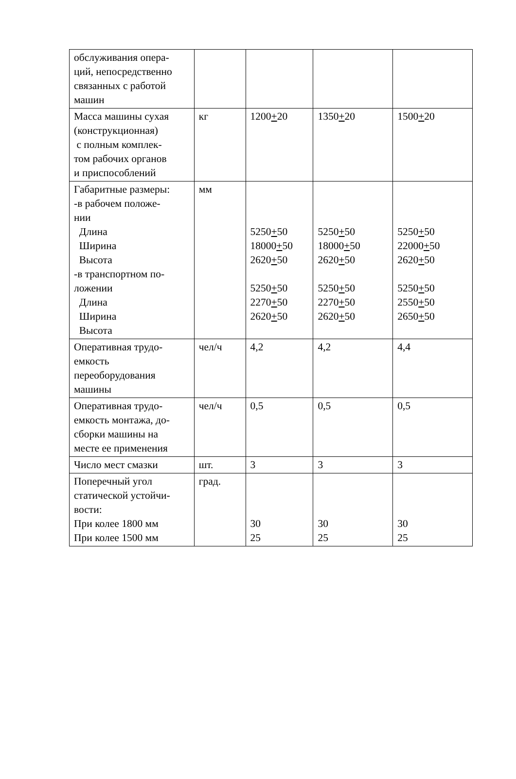| обслуживания опера- ций, непосредственно связанных с работой машин | | | | |
| Масса машины сухая (конструкционная) с полным комплек- том рабочих органов и приспособлений | кг | 1200 + 20 | 1350 + 20 | 1500 + 20 |
| Габаритные размеры: -в рабочем положе- нии Длина Ширина Высота -в транспортном по- ложении Длина Ширина Высота | мм | 5250 + 50 18000 + 50 2620 + 50 5250 + 50 2270 + 50 2620 + 50 | 5250 + 50 18000 + 50 2620 + 50 5250 + 50 2270 + 50 2620 + 50 | 5250 + 50 22000 + 50 2620 + 50 5250 + 50 2550 + 50 2650 + 50 |
| Оперативная трудо- емкость переоборудования машины | чел/ч | 4,2 | 4,2 | 4,4 |
| Оперативная трудо- емкость монтажа, до- сборки машины на месте ее применения | чел/ч | 0,5 | 0,5 | 0,5 |
| Число мест смазки | шт. | 3 | 3 | 3 |
| Поперечный угол статической устойчи- вости: При колее 1800 мм При колее 1500 мм | град. | 30 25 | 30 25 | 30 25 |